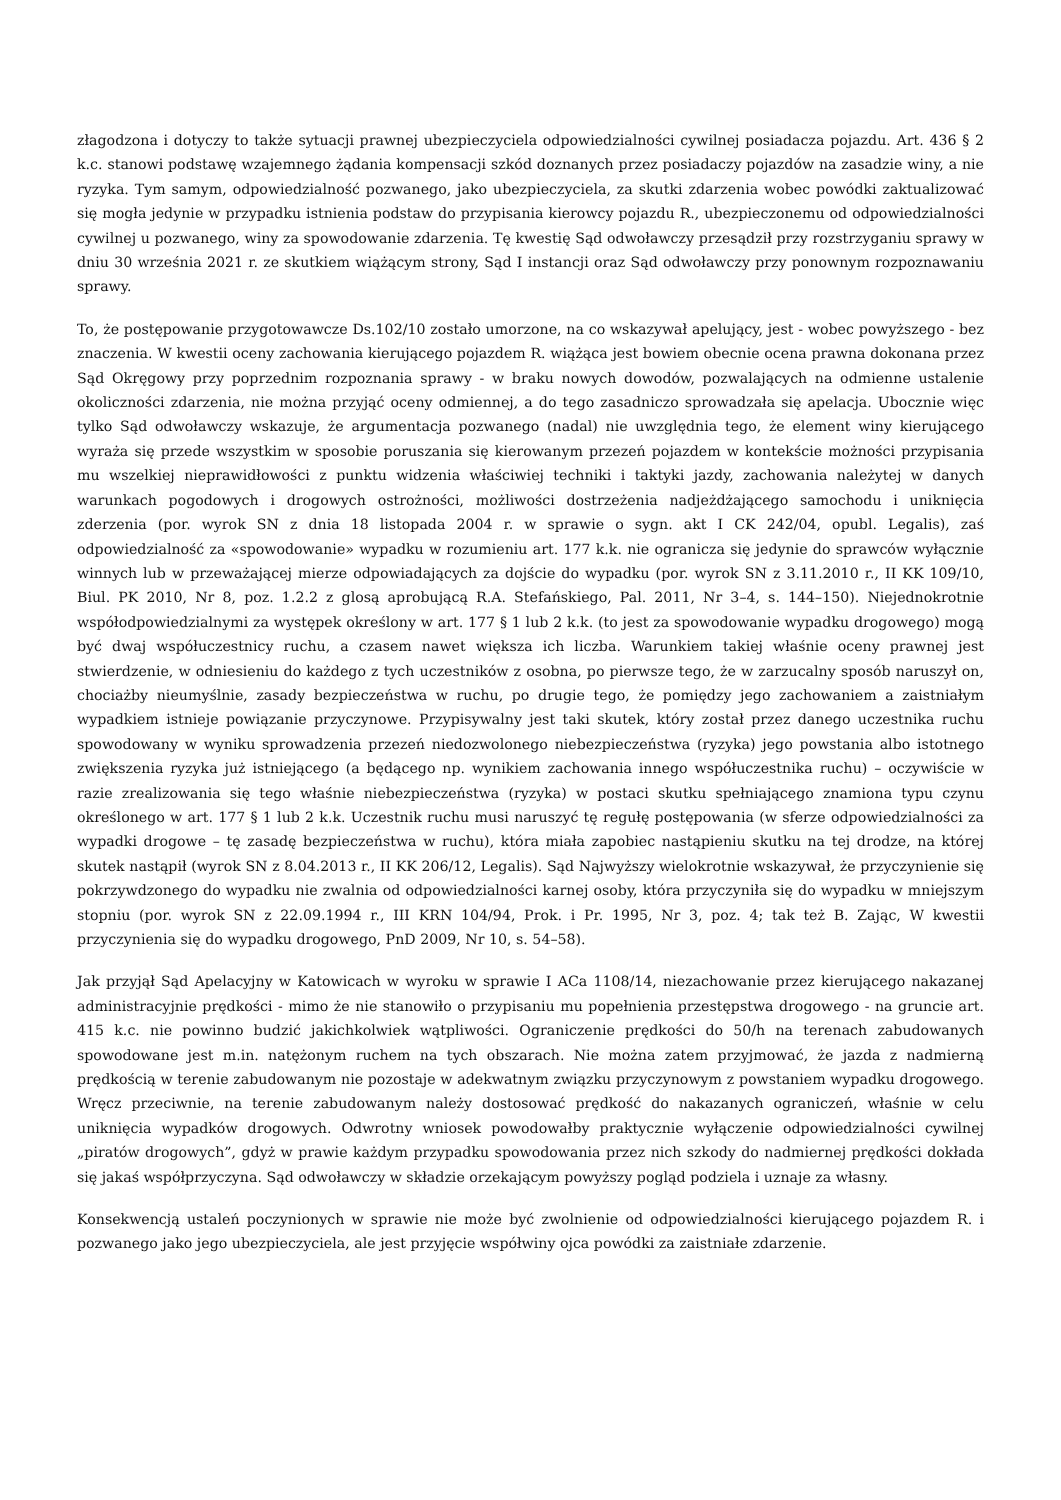złagodzona i dotyczy to także sytuacji prawnej ubezpieczyciela odpowiedzialności cywilnej posiadacza pojazdu. Art. 436 § 2 k.c. stanowi podstawę wzajemnego żądania kompensacji szkód doznanych przez posiadaczy pojazdów na zasadzie winy, a nie ryzyka. Tym samym, odpowiedzialność pozwanego, jako ubezpieczyciela, za skutki zdarzenia wobec powódki zaktualizować się mogła jedynie w przypadku istnienia podstaw do przypisania kierowcy pojazdu R., ubezpieczonemu od odpowiedzialności cywilnej u pozwanego, winy za spowodowanie zdarzenia. Tę kwestię Sąd odwoławczy przesądził przy rozstrzyganiu sprawy w dniu 30 września 2021 r. ze skutkiem wiążącym strony, Sąd I instancji oraz Sąd odwoławczy przy ponownym rozpoznawaniu sprawy.
To, że postępowanie przygotowawcze Ds.102/10 zostało umorzone, na co wskazywał apelujący, jest - wobec powyższego - bez znaczenia. W kwestii oceny zachowania kierującego pojazdem R. wiążąca jest bowiem obecnie ocena prawna dokonana przez Sąd Okręgowy przy poprzednim rozpoznania sprawy - w braku nowych dowodów, pozwalających na odmienne ustalenie okoliczności zdarzenia, nie można przyjąć oceny odmiennej, a do tego zasadniczo sprowadzała się apelacja. Ubocznie więc tylko Sąd odwoławczy wskazuje, że argumentacja pozwanego (nadal) nie uwzględnia tego, że element winy kierującego wyraża się przede wszystkim w sposobie poruszania się kierowanym przezeń pojazdem w kontekście możności przypisania mu wszelkiej nieprawidłowości z punktu widzenia właściwiej techniki i taktyki jazdy, zachowania należytej w danych warunkach pogodowych i drogowych ostrożności, możliwości dostrzeżenia nadjeżdżającego samochodu i uniknięcia zderzenia (por. wyrok SN z dnia 18 listopada 2004 r. w sprawie o sygn. akt I CK 242/04, opubl. Legalis), zaś odpowiedzialność za «spowodowanie» wypadku w rozumieniu art. 177 k.k. nie ogranicza się jedynie do sprawców wyłącznie winnych lub w przeważającej mierze odpowiadających za dojście do wypadku (por. wyrok SN z 3.11.2010 r., II KK 109/10, Biul. PK 2010, Nr 8, poz. 1.2.2 z glosą aprobującą R.A. Stefańskiego, Pal. 2011, Nr 3–4, s. 144–150). Niejednokrotnie współodpowiedzialnymi za występek określony w art. 177 § 1 lub 2 k.k. (to jest za spowodowanie wypadku drogowego) mogą być dwaj współuczestnicy ruchu, a czasem nawet większa ich liczba. Warunkiem takiej właśnie oceny prawnej jest stwierdzenie, w odniesieniu do każdego z tych uczestników z osobna, po pierwsze tego, że w zarzucalny sposób naruszył on, chociażby nieumyślnie, zasady bezpieczeństwa w ruchu, po drugie tego, że pomiędzy jego zachowaniem a zaistniałym wypadkiem istnieje powiązanie przyczynowe. Przypisywalny jest taki skutek, który został przez danego uczestnika ruchu spowodowany w wyniku sprowadzenia przezeń niedozwolonego niebezpieczeństwa (ryzyka) jego powstania albo istotnego zwiększenia ryzyka już istniejącego (a będącego np. wynikiem zachowania innego współuczestnika ruchu) – oczywiście w razie zrealizowania się tego właśnie niebezpieczeństwa (ryzyka) w postaci skutku spełniającego znamiona typu czynu określonego w art. 177 § 1 lub 2 k.k. Uczestnik ruchu musi naruszyć tę regułę postępowania (w sferze odpowiedzialności za wypadki drogowe – tę zasadę bezpieczeństwa w ruchu), która miała zapobiec nastąpieniu skutku na tej drodze, na której skutek nastąpił (wyrok SN z 8.04.2013 r., II KK 206/12, Legalis). Sąd Najwyższy wielokrotnie wskazywał, że przyczynienie się pokrzywdzonego do wypadku nie zwalnia od odpowiedzialności karnej osoby, która przyczyniła się do wypadku w mniejszym stopniu (por. wyrok SN z 22.09.1994 r., III KRN 104/94, Prok. i Pr. 1995, Nr 3, poz. 4; tak też B. Zając, W kwestii przyczynienia się do wypadku drogowego, PnD 2009, Nr 10, s. 54–58).
Jak przyjął Sąd Apelacyjny w Katowicach w wyroku w sprawie I ACa 1108/14, niezachowanie przez kierującego nakazanej administracyjnie prędkości - mimo że nie stanowiło o przypisaniu mu popełnienia przestępstwa drogowego - na gruncie art. 415 k.c. nie powinno budzić jakichkolwiek wątpliwości. Ograniczenie prędkości do 50/h na terenach zabudowanych spowodowane jest m.in. natężonym ruchem na tych obszarach. Nie można zatem przyjmować, że jazda z nadmierną prędkością w terenie zabudowanym nie pozostaje w adekwatnym związku przyczynowym z powstaniem wypadku drogowego. Wręcz przeciwnie, na terenie zabudowanym należy dostosować prędkość do nakazanych ograniczeń, właśnie w celu uniknięcia wypadków drogowych. Odwrotny wniosek powodowałby praktycznie wyłączenie odpowiedzialności cywilnej „piratów drogowych”, gdyż w prawie każdym przypadku spowodowania przez nich szkody do nadmiernej prędkości dokłada się jakaś współprzyczyna. Sąd odwoławczy w składzie orzekającym powyższy pogląd podziela i uznaje za własny.
Konsekwencją ustaleń poczynionych w sprawie nie może być zwolnienie od odpowiedzialności kierującego pojazdem R. i pozwanego jako jego ubezpieczyciela, ale jest przyjęcie współwiny ojca powódki za zaistniałe zdarzenie.